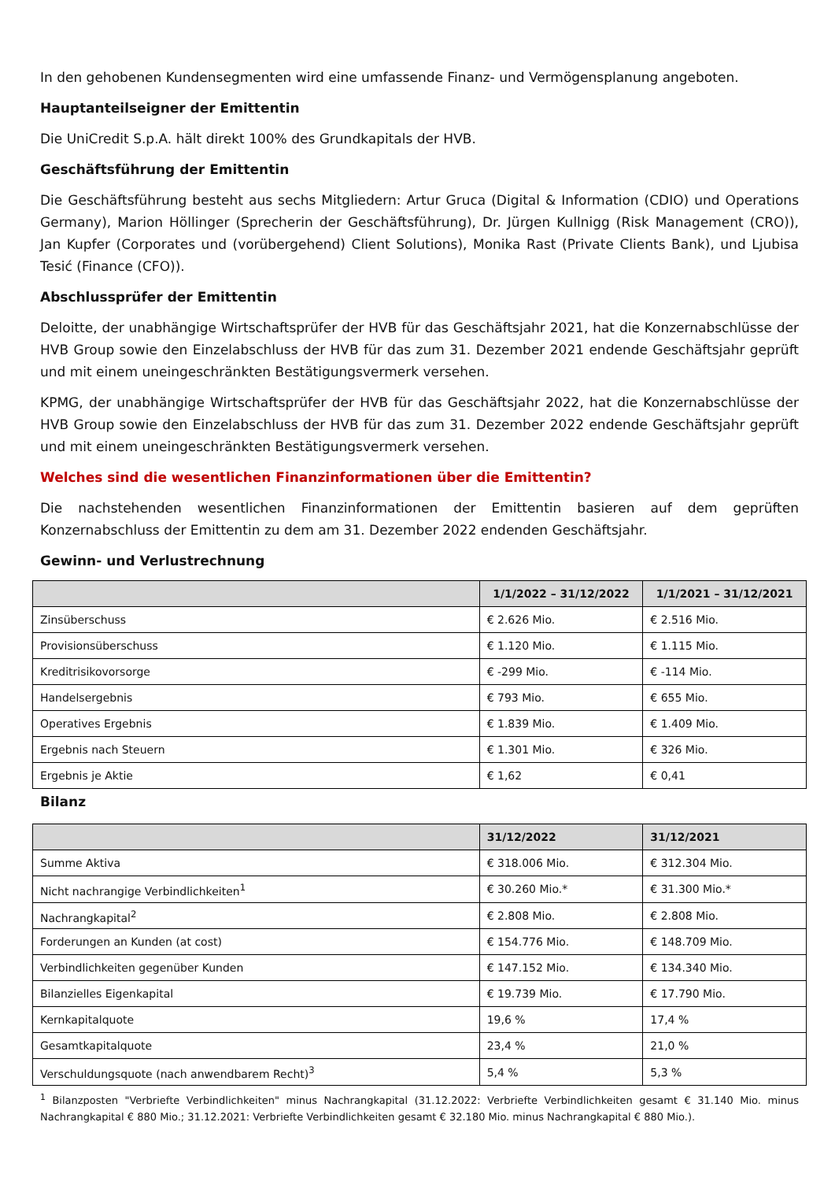In den gehobenen Kundensegmenten wird eine umfassende Finanz- und Vermögensplanung angeboten.
Hauptanteilseigner der Emittentin
Die UniCredit S.p.A. hält direkt 100% des Grundkapitals der HVB.
Geschäftsführung der Emittentin
Die Geschäftsführung besteht aus sechs Mitgliedern: Artur Gruca (Digital & Information (CDIO) und Operations Germany), Marion Höllinger (Sprecherin der Geschäftsführung), Dr. Jürgen Kullnigg (Risk Management (CRO)), Jan Kupfer (Corporates und (vorübergehend) Client Solutions), Monika Rast (Private Clients Bank), und Ljubisa Tesić (Finance (CFO)).
Abschlussprüfer der Emittentin
Deloitte, der unabhängige Wirtschaftsprüfer der HVB für das Geschäftsjahr 2021, hat die Konzernabschlüsse der HVB Group sowie den Einzelabschluss der HVB für das zum 31. Dezember 2021 endende Geschäftsjahr geprüft und mit einem uneingeschränkten Bestätigungsvermerk versehen.
KPMG, der unabhängige Wirtschaftsprüfer der HVB für das Geschäftsjahr 2022, hat die Konzernabschlüsse der HVB Group sowie den Einzelabschluss der HVB für das zum 31. Dezember 2022 endende Geschäftsjahr geprüft und mit einem uneingeschränkten Bestätigungsvermerk versehen.
Welches sind die wesentlichen Finanzinformationen über die Emittentin?
Die nachstehenden wesentlichen Finanzinformationen der Emittentin basieren auf dem geprüften Konzernabschluss der Emittentin zu dem am 31. Dezember 2022 endenden Geschäftsjahr.
Gewinn- und Verlustrechnung
| | 1/1/2022 – 31/12/2022 | 1/1/2021 – 31/12/2021 |
| --- | --- | --- |
| Zinsüberschuss | € 2.626 Mio. | € 2.516 Mio. |
| Provisionsüberschuss | € 1.120 Mio. | € 1.115 Mio. |
| Kreditrisikovorsorge | € -299 Mio. | € -114 Mio. |
| Handelsergebnis | € 793 Mio. | € 655 Mio. |
| Operatives Ergebnis | € 1.839 Mio. | € 1.409 Mio. |
| Ergebnis nach Steuern | € 1.301 Mio. | € 326 Mio. |
| Ergebnis je Aktie | € 1,62 | € 0,41 |
Bilanz
| | 31/12/2022 | 31/12/2021 |
| --- | --- | --- |
| Summe Aktiva | € 318.006 Mio. | € 312.304 Mio. |
| Nicht nachrangige Verbindlichkeiten<sup>1</sup> | € 30.260 Mio.* | € 31.300 Mio.* |
| Nachrangkapital<sup>2</sup> | € 2.808 Mio. | € 2.808 Mio. |
| Forderungen an Kunden (at cost) | € 154.776 Mio. | € 148.709 Mio. |
| Verbindlichkeiten gegenüber Kunden | € 147.152 Mio. | € 134.340 Mio. |
| Bilanzielles Eigenkapital | € 19.739 Mio. | € 17.790 Mio. |
| Kernkapitalquote | 19,6 % | 17,4 % |
| Gesamtkapitalquote | 23,4 % | 21,0 % |
| Verschuldungsquote (nach anwendbarem Recht)<sup>3</sup> | 5,4 % | 5,3 % |
<sup>1</sup> Bilanzposten "Verbriefte Verbindlichkeiten" minus Nachrangkapital (31.12.2022: Verbriefte Verbindlichkeiten gesamt € 31.140 Mio. minus Nachrangkapital € 880 Mio.; 31.12.2021: Verbriefte Verbindlichkeiten gesamt € 32.180 Mio. minus Nachrangkapital € 880 Mio.).